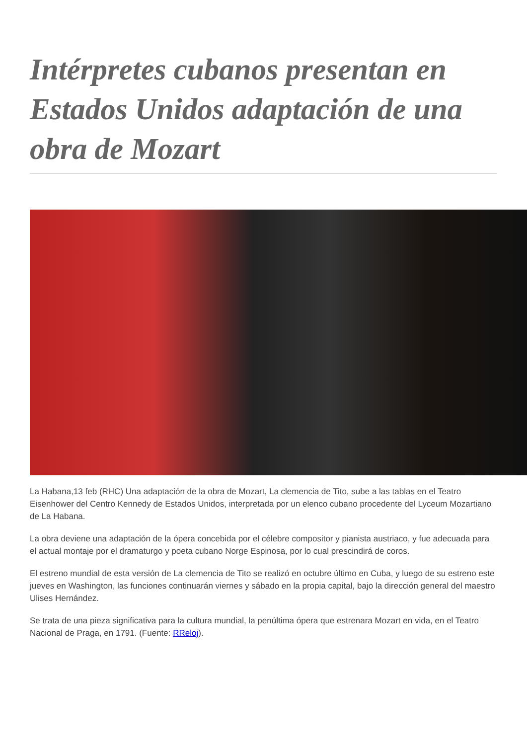Intérpretes cubanos presentan en Estados Unidos adaptación de una obra de Mozart
La Habana,13 feb (RHC) Una adaptación de la obra de Mozart, La clemencia de Tito, sube a las tablas en el Teatro Eisenhower del Centro Kennedy de Estados Unidos, interpretada por un elenco cubano procedente del Lyceum Mozartiano de La Habana.
La obra deviene una adaptación de la ópera concebida por el célebre compositor y pianista austriaco, y fue adecuada para el actual montaje por el dramaturgo y poeta cubano Norge Espinosa, por lo cual prescindirá de coros.
El estreno mundial de esta versión de La clemencia de Tito se realizó en octubre último en Cuba, y luego de su estreno este jueves en Washington, las funciones continuarán viernes y sábado en la propia capital, bajo la dirección general del maestro Ulises Hernández.
Se trata de una pieza significativa para la cultura mundial, la penúltima ópera que estrenara Mozart en vida, en el Teatro Nacional de Praga, en 1791. (Fuente: RReloj).